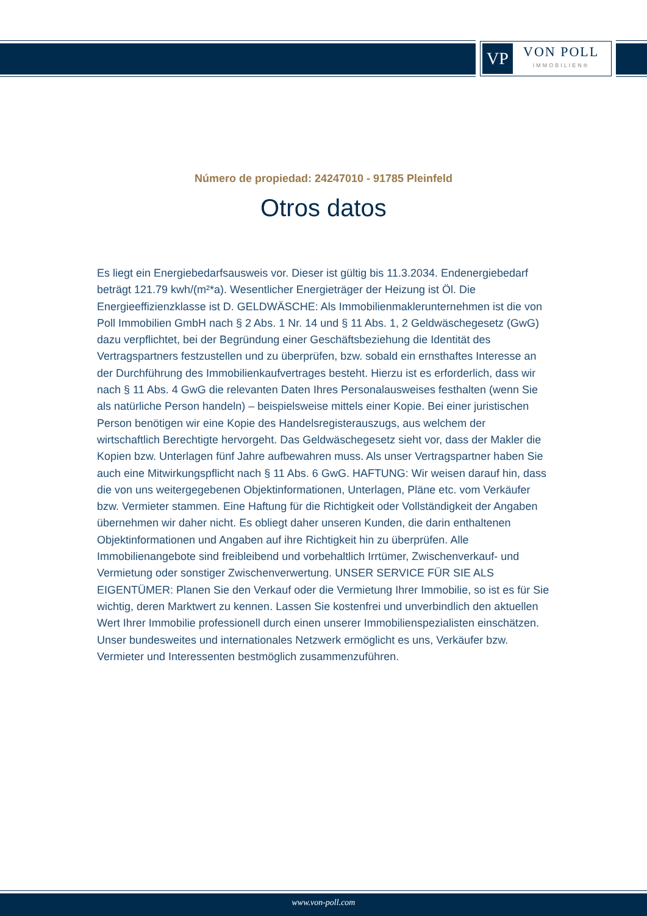VP
VON POLL
IMMOBILIEN®
Número de propiedad: 24247010 - 91785 Pleinfeld
Otros datos
Es liegt ein Energiebedarfsausweis vor. Dieser ist gültig bis 11.3.2034. Endenergiebedarf beträgt 121.79 kwh/(m²*a). Wesentlicher Energieträger der Heizung ist Öl. Die Energieeffizienzklasse ist D. GELDWÄSCHE: Als Immobilienmaklerunternehmen ist die von Poll Immobilien GmbH nach § 2 Abs. 1 Nr. 14 und § 11 Abs. 1, 2 Geldwäschegesetz (GwG) dazu verpflichtet, bei der Begründung einer Geschäftsbeziehung die Identität des Vertragspartners festzustellen und zu überprüfen, bzw. sobald ein ernsthaftes Interesse an der Durchführung des Immobilienkaufvertrages besteht. Hierzu ist es erforderlich, dass wir nach § 11 Abs. 4 GwG die relevanten Daten Ihres Personalausweises festhalten (wenn Sie als natürliche Person handeln) – beispielsweise mittels einer Kopie. Bei einer juristischen Person benötigen wir eine Kopie des Handelsregisterauszugs, aus welchem der wirtschaftlich Berechtigte hervorgeht. Das Geldwäschegesetz sieht vor, dass der Makler die Kopien bzw. Unterlagen fünf Jahre aufbewahren muss. Als unser Vertragspartner haben Sie auch eine Mitwirkungspflicht nach § 11 Abs. 6 GwG. HAFTUNG: Wir weisen darauf hin, dass die von uns weitergegebenen Objektinformationen, Unterlagen, Pläne etc. vom Verkäufer bzw. Vermieter stammen. Eine Haftung für die Richtigkeit oder Vollständigkeit der Angaben übernehmen wir daher nicht. Es obliegt daher unseren Kunden, die darin enthaltenen Objektinformationen und Angaben auf ihre Richtigkeit hin zu überprüfen. Alle Immobilienangebote sind freibleibend und vorbehaltlich Irrtümer, Zwischenverkauf- und Vermietung oder sonstiger Zwischenverwertung. UNSER SERVICE FÜR SIE ALS EIGENTÜMER: Planen Sie den Verkauf oder die Vermietung Ihrer Immobilie, so ist es für Sie wichtig, deren Marktwert zu kennen. Lassen Sie kostenfrei und unverbindlich den aktuellen Wert Ihrer Immobilie professionell durch einen unserer Immobilienspezialisten einschätzen. Unser bundesweites und internationales Netzwerk ermöglicht es uns, Verkäufer bzw. Vermieter und Interessenten bestmöglich zusammenzuführen.
www.von-poll.com